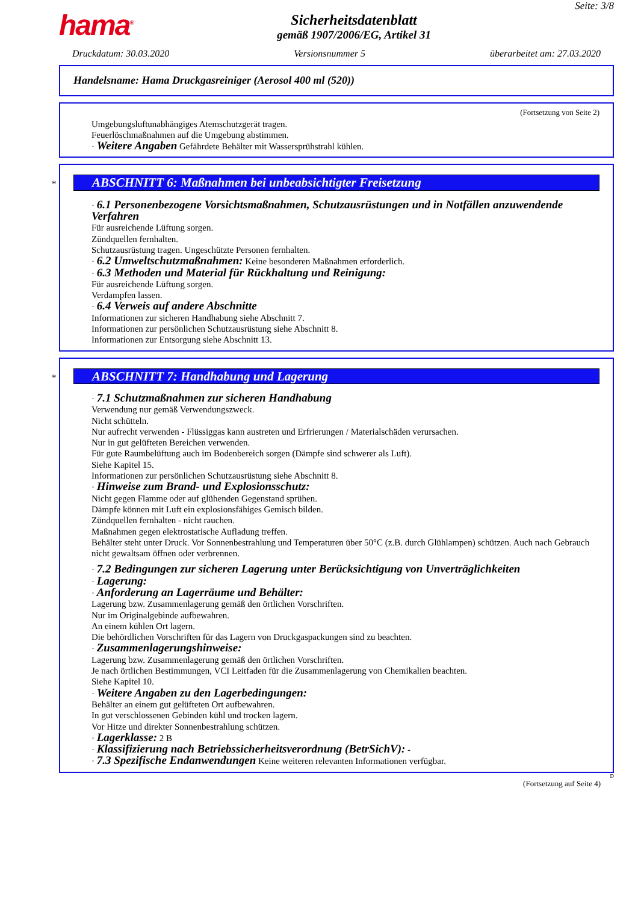hama<sup>®</sup>
Sicherheitsdatenblatt
gemäß 1907/2006/EG, Artikel 31
Seite: 3/8
Druckdatum: 30.03.2020 Versionsnummer 5 überarbeitet am: 27.03.2020
Handelsname: Hama Druckgasreiniger (Aerosol 400 ml (520))
(Fortsetzung von Seite 2)
Umgebungsluftunabhängiges Atemschutzgerät tragen.
Feuerlöschmaßnahmen auf die Umgebung abstimmen.
· Weitere Angaben Gefährdete Behälter mit Wassersprühstrahl kühlen.
*
ABSCHNITT 6: Maßnahmen bei unbeabsichtigter Freisetzung
· 6.1 Personenbezogene Vorsichtsmaßnahmen, Schutzausrüstungen und in Notfällen anzuwendende Verfahren
Für ausreichende Lüftung sorgen.
Zündquellen fernhalten.
Schutzausrüstung tragen. Ungeschützte Personen fernhalten.
· 6.2 Umweltschutzmaßnahmen: Keine besonderen Maßnahmen erforderlich.
· 6.3 Methoden und Material für Rückhaltung und Reinigung:
Für ausreichende Lüftung sorgen.
Verdampfen lassen.
· 6.4 Verweis auf andere Abschnitte
Informationen zur sicheren Handhabung siehe Abschnitt 7.
Informationen zur persönlichen Schutzausrüstung siehe Abschnitt 8.
Informationen zur Entsorgung siehe Abschnitt 13.
*
ABSCHNITT 7: Handhabung und Lagerung
· 7.1 Schutzmaßnahmen zur sicheren Handhabung
Verwendung nur gemäß Verwendungszweck.
Nicht schütteln.
Nur aufrecht verwenden - Flüssiggas kann austreten und Erfrierungen / Materialschäden verursachen.
Nur in gut gelüfteten Bereichen verwenden.
Für gute Raumbelüftung auch im Bodenbereich sorgen (Dämpfe sind schwerer als Luft).
Siehe Kapitel 15.
Informationen zur persönlichen Schutzausrüstung siehe Abschnitt 8.
· Hinweise zum Brand- und Explosionsschutz:
Nicht gegen Flamme oder auf glühenden Gegenstand sprühen.
Dämpfe können mit Luft ein explosionsfähiges Gemisch bilden.
Zündquellen fernhalten - nicht rauchen.
Maßnahmen gegen elektrostatische Aufladung treffen.
Behälter steht unter Druck. Vor Sonnenbestrahlung und Temperaturen über 50°C (z.B. durch Glühlampen) schützen. Auch nach Gebrauch nicht gewaltsam öffnen oder verbrennen.
· 7.2 Bedingungen zur sicheren Lagerung unter Berücksichtigung von Unverträglichkeiten
· Lagerung:
· Anforderung an Lagerräume und Behälter:
Lagerung bzw. Zusammenlagerung gemäß den örtlichen Vorschriften.
Nur im Originalgebinde aufbewahren.
An einem kühlen Ort lagern.
Die behördlichen Vorschriften für das Lagern von Druckgaspackungen sind zu beachten.
· Zusammenlagerungshinweise:
Lagerung bzw. Zusammenlagerung gemäß den örtlichen Vorschriften.
Je nach örtlichen Bestimmungen, VCI Leitfaden für die Zusammenlagerung von Chemikalien beachten.
Siehe Kapitel 10.
· Weitere Angaben zu den Lagerbedingungen:
Behälter an einem gut gelüfteten Ort aufbewahren.
In gut verschlossenen Gebinden kühl und trocken lagern.
Vor Hitze und direkter Sonnenbestrahlung schützen.
· Lagerklasse: 2 B
· Klassifizierung nach Betriebssicherheitsverordnung (BetrSichV): -
· 7.3 Spezifische Endanwendungen Keine weiteren relevanten Informationen verfügbar.
D
(Fortsetzung auf Seite 4)